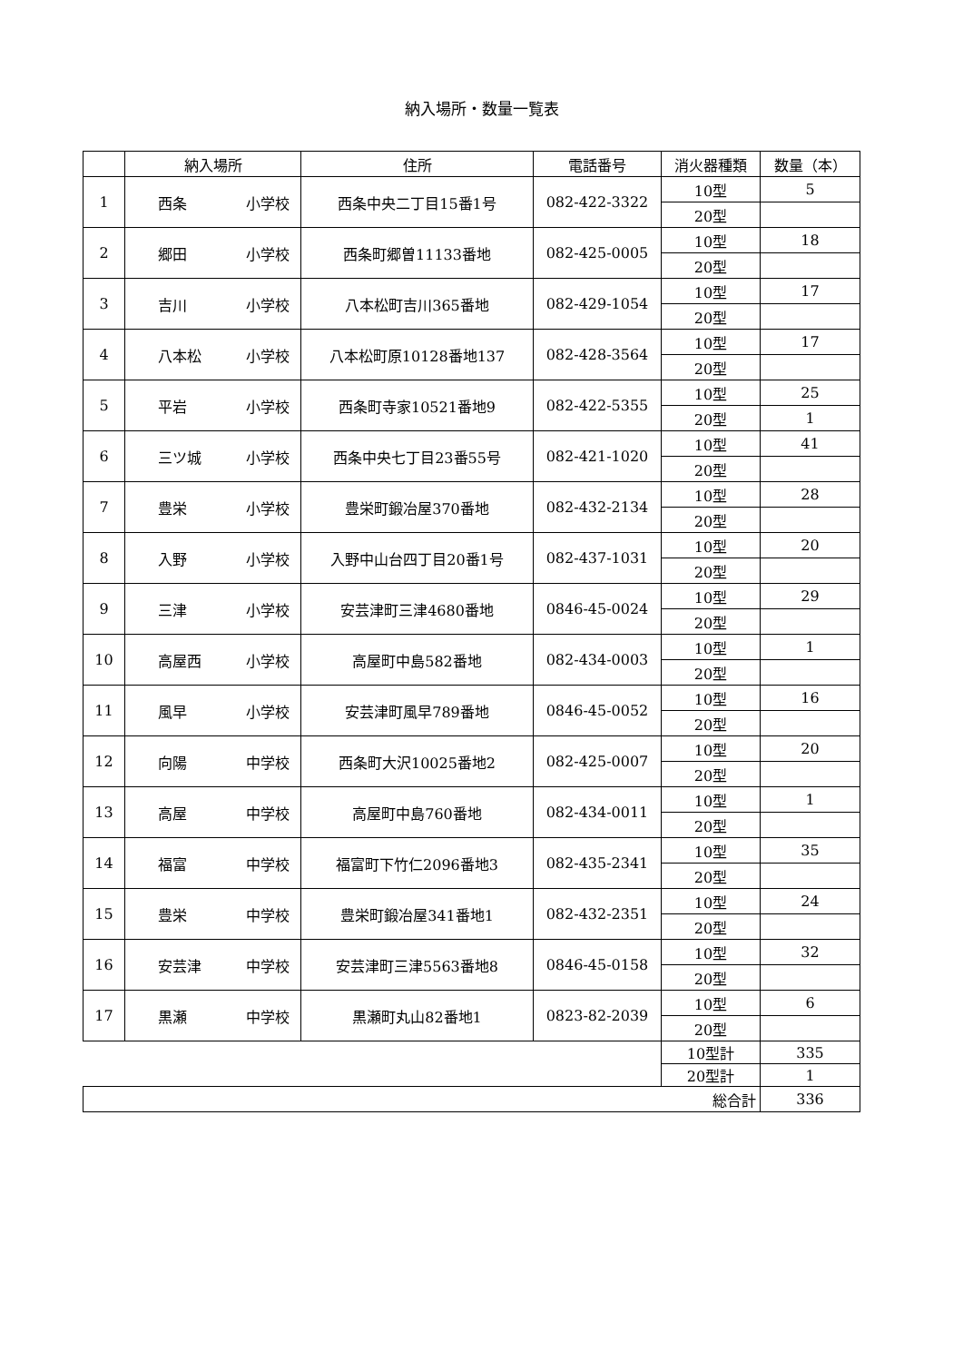納入場所・数量一覧表
| | 納入場所 | 住所 | 電話番号 | 消火器種類 | 数量（本） |
| --- | --- | --- | --- | --- | --- |
| 1 | 西条 小学校 | 西条中央二丁目15番1号 | 082-422-3322 | 10型 | 5 |
| | | | | 20型 | |
| 2 | 郷田 小学校 | 西条町郷曽11133番地 | 082-425-0005 | 10型 | 18 |
| | | | | 20型 | |
| 3 | 吉川 小学校 | 八本松町吉川365番地 | 082-429-1054 | 10型 | 17 |
| | | | | 20型 | |
| 4 | 八本松 小学校 | 八本松町原10128番地137 | 082-428-3564 | 10型 | 17 |
| | | | | 20型 | |
| 5 | 平岩 小学校 | 西条町寺家10521番地9 | 082-422-5355 | 10型 | 25 |
| | | | | 20型 | 1 |
| 6 | 三ツ城 小学校 | 西条中央七丁目23番55号 | 082-421-1020 | 10型 | 41 |
| | | | | 20型 | |
| 7 | 豊栄 小学校 | 豊栄町鍛冶屋370番地 | 082-432-2134 | 10型 | 28 |
| | | | | 20型 | |
| 8 | 入野 小学校 | 入野中山台四丁目20番1号 | 082-437-1031 | 10型 | 20 |
| | | | | 20型 | |
| 9 | 三津 小学校 | 安芸津町三津4680番地 | 0846-45-0024 | 10型 | 29 |
| | | | | 20型 | |
| 10 | 高屋西 小学校 | 高屋町中島582番地 | 082-434-0003 | 10型 | 1 |
| | | | | 20型 | |
| 11 | 風早 小学校 | 安芸津町風早789番地 | 0846-45-0052 | 10型 | 16 |
| | | | | 20型 | |
| 12 | 向陽 中学校 | 西条町大沢10025番地2 | 082-425-0007 | 10型 | 20 |
| | | | | 20型 | |
| 13 | 高屋 中学校 | 高屋町中島760番地 | 082-434-0011 | 10型 | 1 |
| | | | | 20型 | |
| 14 | 福富 中学校 | 福富町下竹仁2096番地3 | 082-435-2341 | 10型 | 35 |
| | | | | 20型 | |
| 15 | 豊栄 中学校 | 豊栄町鍛冶屋341番地1 | 082-432-2351 | 10型 | 24 |
| | | | | 20型 | |
| 16 | 安芸津 中学校 | 安芸津町三津5563番地8 | 0846-45-0158 | 10型 | 32 |
| | | | | 20型 | |
| 17 | 黒瀬 中学校 | 黒瀬町丸山82番地1 | 0823-82-2039 | 10型 | 6 |
| | | | | 20型 | |
| | | | | 10型計 | 335 |
| | | | | 20型計 | 1 |
| 総合計 | | | | | 336 |